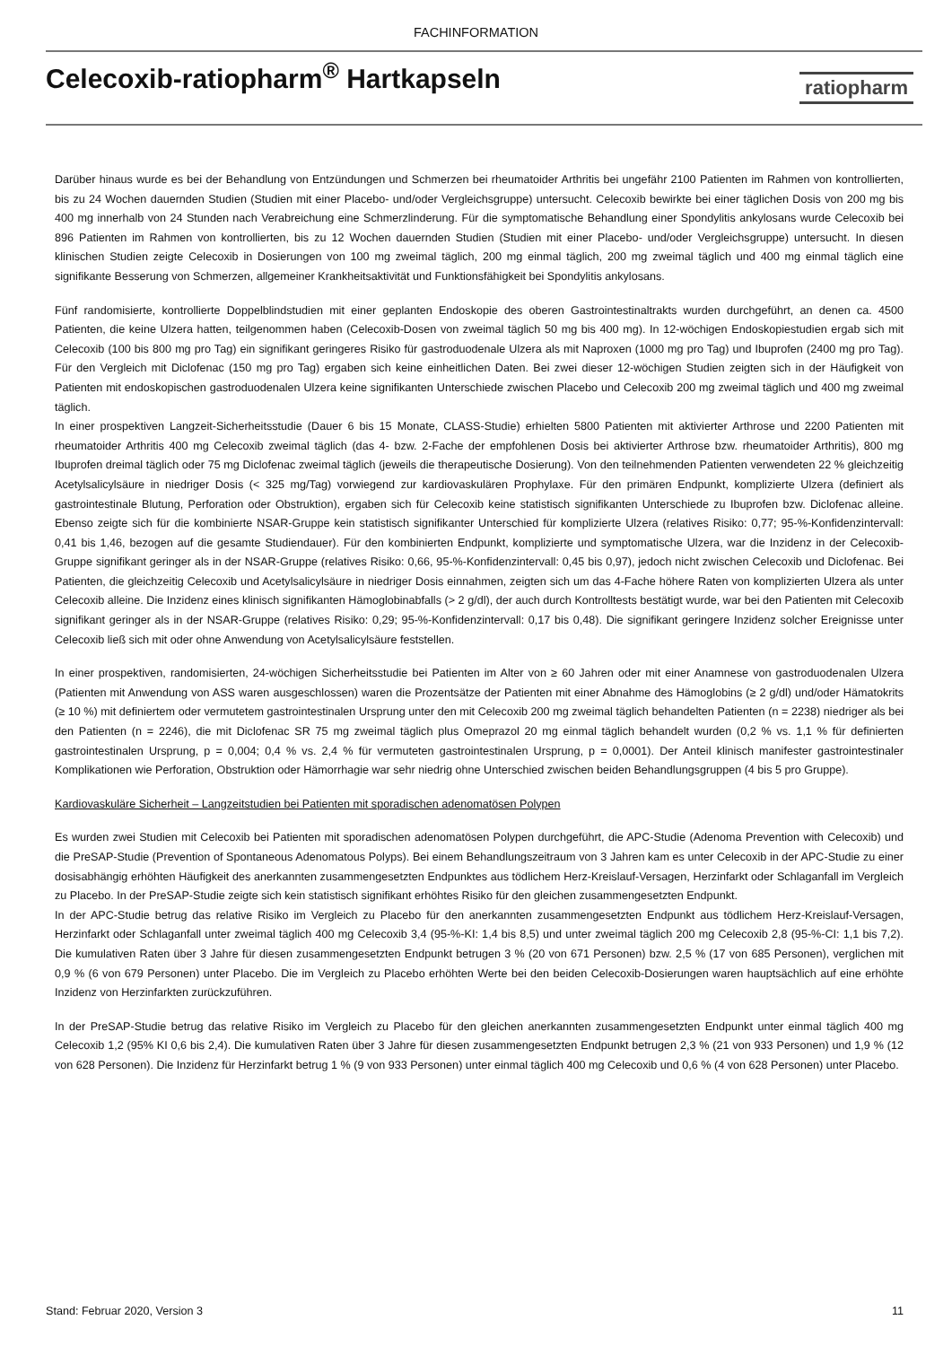FACHINFORMATION
Celecoxib-ratiopharm<sup>®</sup> Hartkapseln
ratiopharm
Darüber hinaus wurde es bei der Behandlung von Entzündungen und Schmerzen bei rheumatoider Arthritis bei ungefähr 2100 Patienten im Rahmen von kontrollierten, bis zu 24 Wochen dauernden Studien (Studien mit einer Placebo- und/oder Vergleichsgruppe) untersucht. Celecoxib bewirkte bei einer täglichen Dosis von 200 mg bis 400 mg innerhalb von 24 Stunden nach Verabreichung eine Schmerzlinderung. Für die symptomatische Behandlung einer Spondylitis ankylosans wurde Celecoxib bei 896 Patienten im Rahmen von kontrollierten, bis zu 12 Wochen dauernden Studien (Studien mit einer Placebo- und/oder Vergleichsgruppe) untersucht. In diesen klinischen Studien zeigte Celecoxib in Dosierungen von 100 mg zweimal täglich, 200 mg einmal täglich, 200 mg zweimal täglich und 400 mg einmal täglich eine signifikante Besserung von Schmerzen, allgemeiner Krankheitsaktivität und Funktionsfähigkeit bei Spondylitis ankylosans.
Fünf randomisierte, kontrollierte Doppelblindstudien mit einer geplanten Endoskopie des oberen Gastrointestinaltrakts wurden durchgeführt, an denen ca. 4500 Patienten, die keine Ulzera hatten, teilgenommen haben (Celecoxib-Dosen von zweimal täglich 50 mg bis 400 mg). In 12-wöchigen Endoskopiestudien ergab sich mit Celecoxib (100 bis 800 mg pro Tag) ein signifikant geringeres Risiko für gastroduodenale Ulzera als mit Naproxen (1000 mg pro Tag) und Ibuprofen (2400 mg pro Tag). Für den Vergleich mit Diclofenac (150 mg pro Tag) ergaben sich keine einheitlichen Daten. Bei zwei dieser 12-wöchigen Studien zeigten sich in der Häufigkeit von Patienten mit endoskopischen gastroduodenalen Ulzera keine signifikanten Unterschiede zwischen Placebo und Celecoxib 200 mg zweimal täglich und 400 mg zweimal täglich.
In einer prospektiven Langzeit-Sicherheitsstudie (Dauer 6 bis 15 Monate, CLASS-Studie) erhielten 5800 Patienten mit aktivierter Arthrose und 2200 Patienten mit rheumatoider Arthritis 400 mg Celecoxib zweimal täglich (das 4- bzw. 2-Fache der empfohlenen Dosis bei aktivierter Arthrose bzw. rheumatoider Arthritis), 800 mg Ibuprofen dreimal täglich oder 75 mg Diclofenac zweimal täglich (jeweils die therapeutische Dosierung). Von den teilnehmenden Patienten verwendeten 22 % gleichzeitig Acetylsalicylsäure in niedriger Dosis (< 325 mg/Tag) vorwiegend zur kardiovaskulären Prophylaxe. Für den primären Endpunkt, komplizierte Ulzera (definiert als gastrointestinale Blutung, Perforation oder Obstruktion), ergaben sich für Celecoxib keine statistisch signifikanten Unterschiede zu Ibuprofen bzw. Diclofenac alleine. Ebenso zeigte sich für die kombinierte NSAR-Gruppe kein statistisch signifikanter Unterschied für komplizierte Ulzera (relatives Risiko: 0,77; 95-%-Konfidenzintervall: 0,41 bis 1,46, bezogen auf die gesamte Studiendauer). Für den kombinierten Endpunkt, komplizierte und symptomatische Ulzera, war die Inzidenz in der Celecoxib-Gruppe signifikant geringer als in der NSAR-Gruppe (relatives Risiko: 0,66, 95-%-Konfidenzintervall: 0,45 bis 0,97), jedoch nicht zwischen Celecoxib und Diclofenac. Bei Patienten, die gleichzeitig Celecoxib und Acetylsalicylsäure in niedriger Dosis einnahmen, zeigten sich um das 4-Fache höhere Raten von komplizierten Ulzera als unter Celecoxib alleine. Die Inzidenz eines klinisch signifikanten Hämoglobinabfalls (> 2 g/dl), der auch durch Kontrolltests bestätigt wurde, war bei den Patienten mit Celecoxib signifikant geringer als in der NSAR-Gruppe (relatives Risiko: 0,29; 95-%-Konfidenzintervall: 0,17 bis 0,48). Die signifikant geringere Inzidenz solcher Ereignisse unter Celecoxib ließ sich mit oder ohne Anwendung von Acetylsalicylsäure feststellen.
In einer prospektiven, randomisierten, 24-wöchigen Sicherheitsstudie bei Patienten im Alter von ≥ 60 Jahren oder mit einer Anamnese von gastroduodenalen Ulzera (Patienten mit Anwendung von ASS waren ausgeschlossen) waren die Prozentsätze der Patienten mit einer Abnahme des Hämoglobins (≥ 2 g/dl) und/oder Hämatokrits (≥ 10 %) mit definiertem oder vermutetem gastrointestinalen Ursprung unter den mit Celecoxib 200 mg zweimal täglich behandelten Patienten (n = 2238) niedriger als bei den Patienten (n = 2246), die mit Diclofenac SR 75 mg zweimal täglich plus Omeprazol 20 mg einmal täglich behandelt wurden (0,2 % vs. 1,1 % für definierten gastrointestinalen Ursprung, p = 0,004; 0,4 % vs. 2,4 % für vermuteten gastrointestinalen Ursprung, p = 0,0001). Der Anteil klinisch manifester gastrointestinaler Komplikationen wie Perforation, Obstruktion oder Hämorrhagie war sehr niedrig ohne Unterschied zwischen beiden Behandlungsgruppen (4 bis 5 pro Gruppe).
Kardiovaskuläre Sicherheit – Langzeitstudien bei Patienten mit sporadischen adenomatösen Polypen
Es wurden zwei Studien mit Celecoxib bei Patienten mit sporadischen adenomatösen Polypen durchgeführt, die APC-Studie (Adenoma Prevention with Celecoxib) und die PreSAP-Studie (Prevention of Spontaneous Adenomatous Polyps). Bei einem Behandlungszeitraum von 3 Jahren kam es unter Celecoxib in der APC-Studie zu einer dosisabhängig erhöhten Häufigkeit des anerkannten zusammengesetzten Endpunktes aus tödlichem Herz-Kreislauf-Versagen, Herzinfarkt oder Schlaganfall im Vergleich zu Placebo. In der PreSAP-Studie zeigte sich kein statistisch signifikant erhöhtes Risiko für den gleichen zusammengesetzten Endpunkt.
In der APC-Studie betrug das relative Risiko im Vergleich zu Placebo für den anerkannten zusammengesetzten Endpunkt aus tödlichem Herz-Kreislauf-Versagen, Herzinfarkt oder Schlaganfall unter zweimal täglich 400 mg Celecoxib 3,4 (95-%-KI: 1,4 bis 8,5) und unter zweimal täglich 200 mg Celecoxib 2,8 (95-%-CI: 1,1 bis 7,2). Die kumulativen Raten über 3 Jahre für diesen zusammengesetzten Endpunkt betrugen 3 % (20 von 671 Personen) bzw. 2,5 % (17 von 685 Personen), verglichen mit 0,9 % (6 von 679 Personen) unter Placebo. Die im Vergleich zu Placebo erhöhten Werte bei den beiden Celecoxib-Dosierungen waren hauptsächlich auf eine erhöhte Inzidenz von Herzinfarkten zurückzuführen.
In der PreSAP-Studie betrug das relative Risiko im Vergleich zu Placebo für den gleichen anerkannten zusammengesetzten Endpunkt unter einmal täglich 400 mg Celecoxib 1,2 (95% KI 0,6 bis 2,4). Die kumulativen Raten über 3 Jahre für diesen zusammengesetzten Endpunkt betrugen 2,3 % (21 von 933 Personen) und 1,9 % (12 von 628 Personen). Die Inzidenz für Herzinfarkt betrug 1 % (9 von 933 Personen) unter einmal täglich 400 mg Celecoxib und 0,6 % (4 von 628 Personen) unter Placebo.
Stand: Februar 2020, Version 3 11